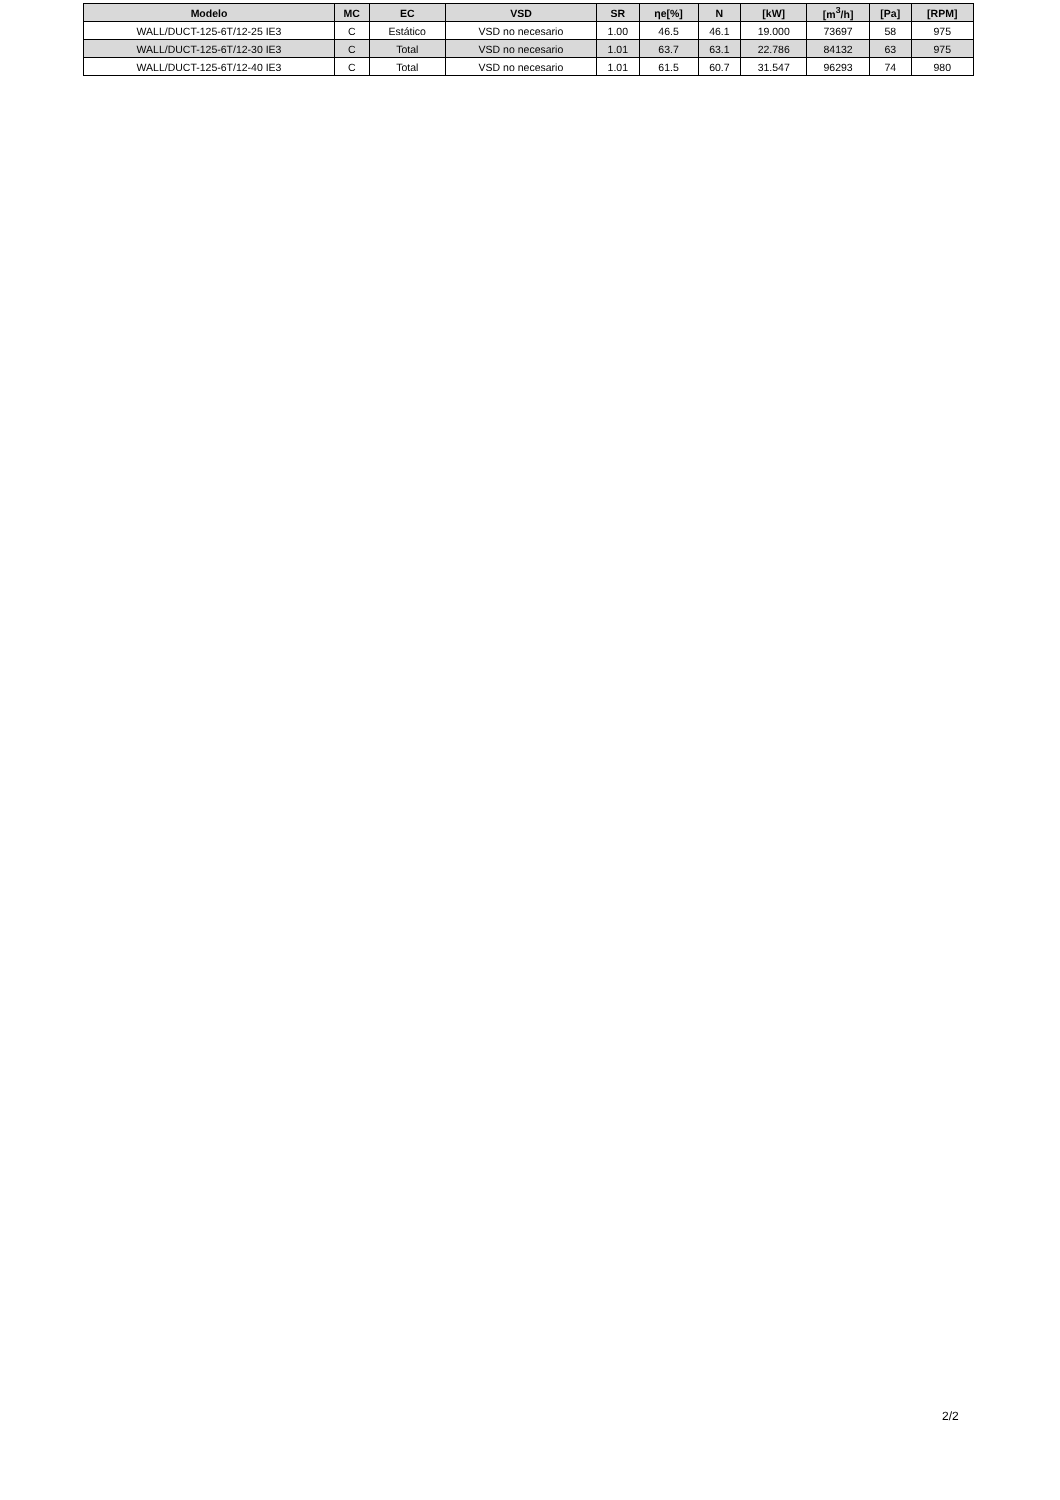| Modelo | MC | EC | VSD | SR | ηe[%] | N | [kW] | [m<sup>3</sup>/h] | [Pa] | [RPM] |
| --- | --- | --- | --- | --- | --- | --- | --- | --- | --- | --- |
| WALL/DUCT-125-6T/12-25 IE3 | C | Estático | VSD no necesario | 1.00 | 46.5 | 46.1 | 19.000 | 73697 | 58 | 975 |
| WALL/DUCT-125-6T/12-30 IE3 | C | Total | VSD no necesario | 1.01 | 63.7 | 63.1 | 22.786 | 84132 | 63 | 975 |
| WALL/DUCT-125-6T/12-40 IE3 | C | Total | VSD no necesario | 1.01 | 61.5 | 60.7 | 31.547 | 96293 | 74 | 980 |
2/2